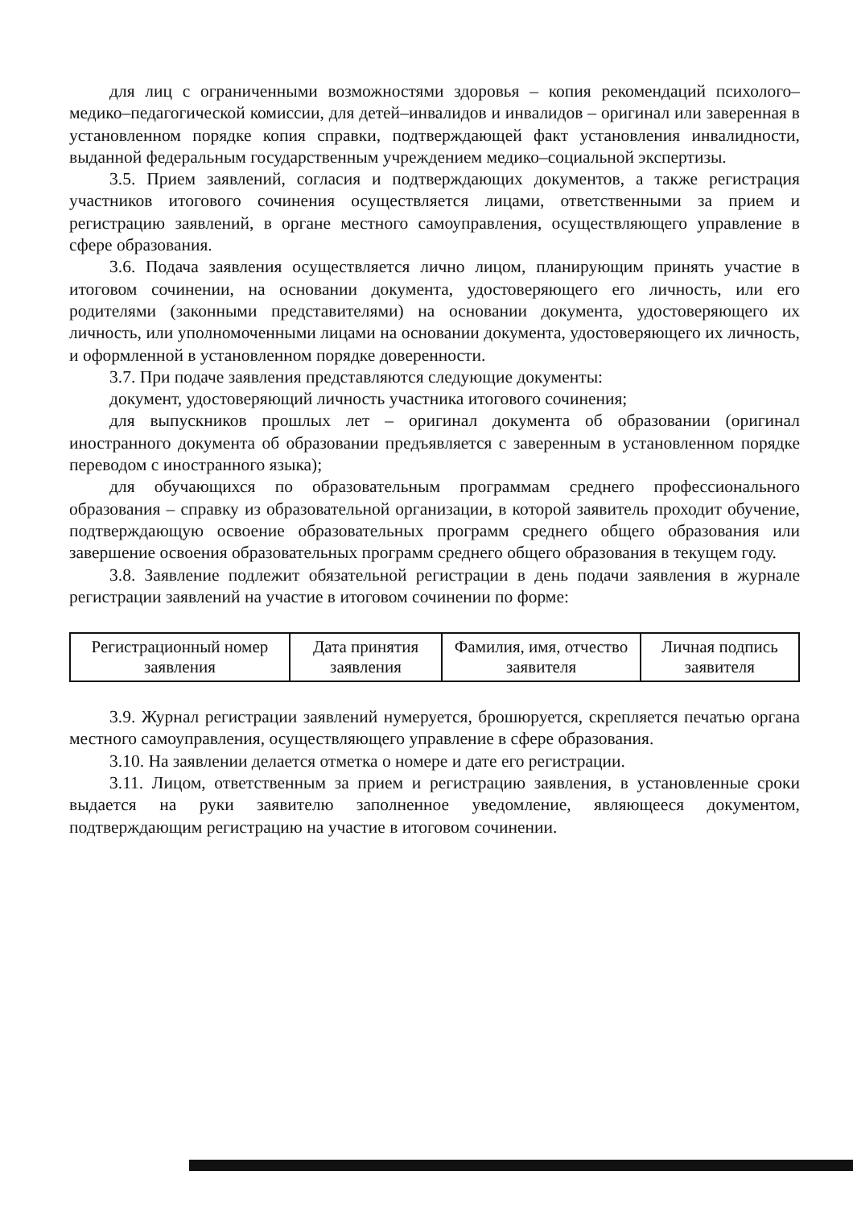для лиц с ограниченными возможностями здоровья – копия рекомендаций психолого–медико–педагогической комиссии, для детей–инвалидов и инвалидов – оригинал или заверенная в установленном порядке копия справки, подтверждающей факт установления инвалидности, выданной федеральным государственным учреждением медико–социальной экспертизы.
3.5. Прием заявлений, согласия и подтверждающих документов, а также регистрация участников итогового сочинения осуществляется лицами, ответственными за прием и регистрацию заявлений, в органе местного самоуправления, осуществляющего управление в сфере образования.
3.6. Подача заявления осуществляется лично лицом, планирующим принять участие в итоговом сочинении, на основании документа, удостоверяющего его личность, или его родителями (законными представителями) на основании документа, удостоверяющего их личность, или уполномоченными лицами на основании документа, удостоверяющего их личность, и оформленной в установленном порядке доверенности.
3.7. При подаче заявления представляются следующие документы:
документ, удостоверяющий личность участника итогового сочинения;
для выпускников прошлых лет – оригинал документа об образовании (оригинал иностранного документа об образовании предъявляется с заверенным в установленном порядке переводом с иностранного языка);
для обучающихся по образовательным программам среднего профессионального образования – справку из образовательной организации, в которой заявитель проходит обучение, подтверждающую освоение образовательных программ среднего общего образования или завершение освоения образовательных программ среднего общего образования в текущем году.
3.8. Заявление подлежит обязательной регистрации в день подачи заявления в журнале регистрации заявлений на участие в итоговом сочинении по форме:
| Регистрационный номер заявления | Дата принятия заявления | Фамилия, имя, отчество заявителя | Личная подпись заявителя |
3.9. Журнал регистрации заявлений нумеруется, брошюруется, скрепляется печатью органа местного самоуправления, осуществляющего управление в сфере образования.
3.10. На заявлении делается отметка о номере и дате его регистрации.
3.11. Лицом, ответственным за прием и регистрацию заявления, в установленные сроки выдается на руки заявителю заполненное уведомление, являющееся документом, подтверждающим регистрацию на участие в итоговом сочинении.